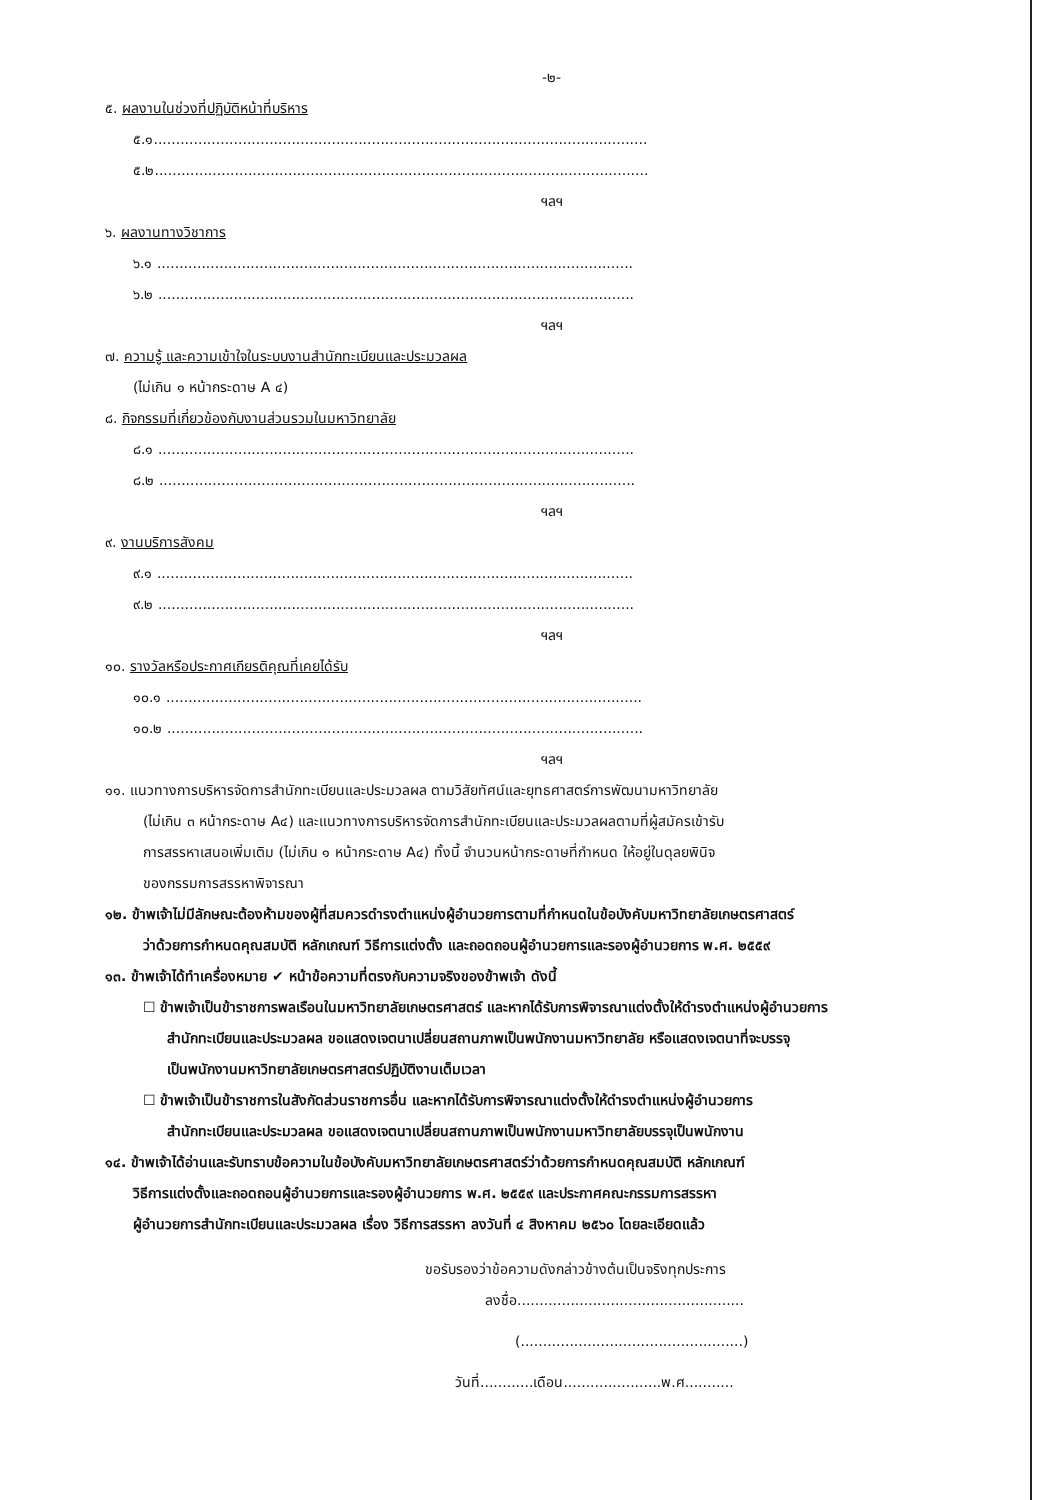-๒-
๕. ผลงานในช่วงที่ปฏิบัติหน้าที่บริหาร
๕.๑...............................................................................................................
๕.๒...............................................................................................................
ฯลฯ
๖. ผลงานทางวิชาการ
๖.๑ ...........................................................................................................
๖.๒ ...........................................................................................................
ฯลฯ
๗. ความรู้ และความเข้าใจในระบบงานสำนักทะเบียนและประมวลผล
(ไม่เกิน ๑ หน้ากระดาษ A ๔)
๘. กิจกรรมที่เกี่ยวข้องกับงานส่วนรวมในมหาวิทยาลัย
๘.๑ ...........................................................................................................
๘.๒ ...........................................................................................................
ฯลฯ
๙. งานบริการสังคม
๙.๑ ...........................................................................................................
๙.๒ ...........................................................................................................
ฯลฯ
๑๐. รางวัลหรือประกาศเกียรติคุณที่เคยได้รับ
๑๐.๑ ...........................................................................................................
๑๐.๒ ...........................................................................................................
ฯลฯ
๑๑. แนวทางการบริหารจัดการสำนักทะเบียนและประมวลผล ตามวิสัยทัศน์และยุทธศาสตร์การพัฒนามหาวิทยาลัย
(ไม่เกิน ๓ หน้ากระดาษ A๔) และแนวทางการบริหารจัดการสำนักทะเบียนและประมวลผลตามที่ผู้สมัครเข้ารับ
การสรรหาเสนอเพิ่มเติม (ไม่เกิน ๑ หน้ากระดาษ A๔) ทั้งนี้ จำนวนหน้ากระดาษที่กำหนด ให้อยู่ในดุลยพินิจ
ของกรรมการสรรหาพิจารณา
๑๒. ข้าพเจ้าไม่มีลักษณะต้องห้ามของผู้ที่สมควรดำรงตำแหน่งผู้อำนวยการตามที่กำหนดในข้อบังคับมหาวิทยาลัยเกษตรศาสตร์
ว่าด้วยการกำหนดคุณสมบัติ หลักเกณฑ์ วิธีการแต่งตั้ง และถอดถอนผู้อำนวยการและรองผู้อำนวยการ พ.ศ. ๒๕๕๙
๑๓. ข้าพเจ้าได้ทำเครื่องหมาย ✔ หน้าข้อความที่ตรงกับความจริงของข้าพเจ้า ดังนี้
☐ ข้าพเจ้าเป็นข้าราชการพลเรือนในมหาวิทยาลัยเกษตรศาสตร์ และหากได้รับการพิจารณาแต่งตั้งให้ดำรงตำแหน่งผู้อำนวยการ
สำนักทะเบียนและประมวลผล ขอแสดงเจตนาเปลี่ยนสถานภาพเป็นพนักงานมหาวิทยาลัย หรือแสดงเจตนาที่จะบรรจุ
เป็นพนักงานมหาวิทยาลัยเกษตรศาสตร์ปฏิบัติงานเต็มเวลา
☐ ข้าพเจ้าเป็นข้าราชการในสังกัดส่วนราชการอื่น และหากได้รับการพิจารณาแต่งตั้งให้ดำรงตำแหน่งผู้อำนวยการ
สำนักทะเบียนและประมวลผล ขอแสดงเจตนาเปลี่ยนสถานภาพเป็นพนักงานมหาวิทยาลัยบรรจุเป็นพนักงาน
๑๔. ข้าพเจ้าได้อ่านและรับทราบข้อความในข้อบังคับมหาวิทยาลัยเกษตรศาสตร์ว่าด้วยการกำหนดคุณสมบัติ หลักเกณฑ์
วิธีการแต่งตั้งและถอดถอนผู้อำนวยการและรองผู้อำนวยการ พ.ศ. ๒๕๕๙ และประกาศคณะกรรมการสรรหา
ผู้อำนวยการสำนักทะเบียนและประมวลผล เรื่อง วิธีการสรรหา ลงวันที่ ๔ สิงหาคม ๒๕๖๐ โดยละเอียดแล้ว
ขอรับรองว่าข้อความดังกล่าวข้างต้นเป็นจริงทุกประการ
ลงชื่อ...................................................
(..................................................)
วันที่............เดือน......................พ.ศ...........